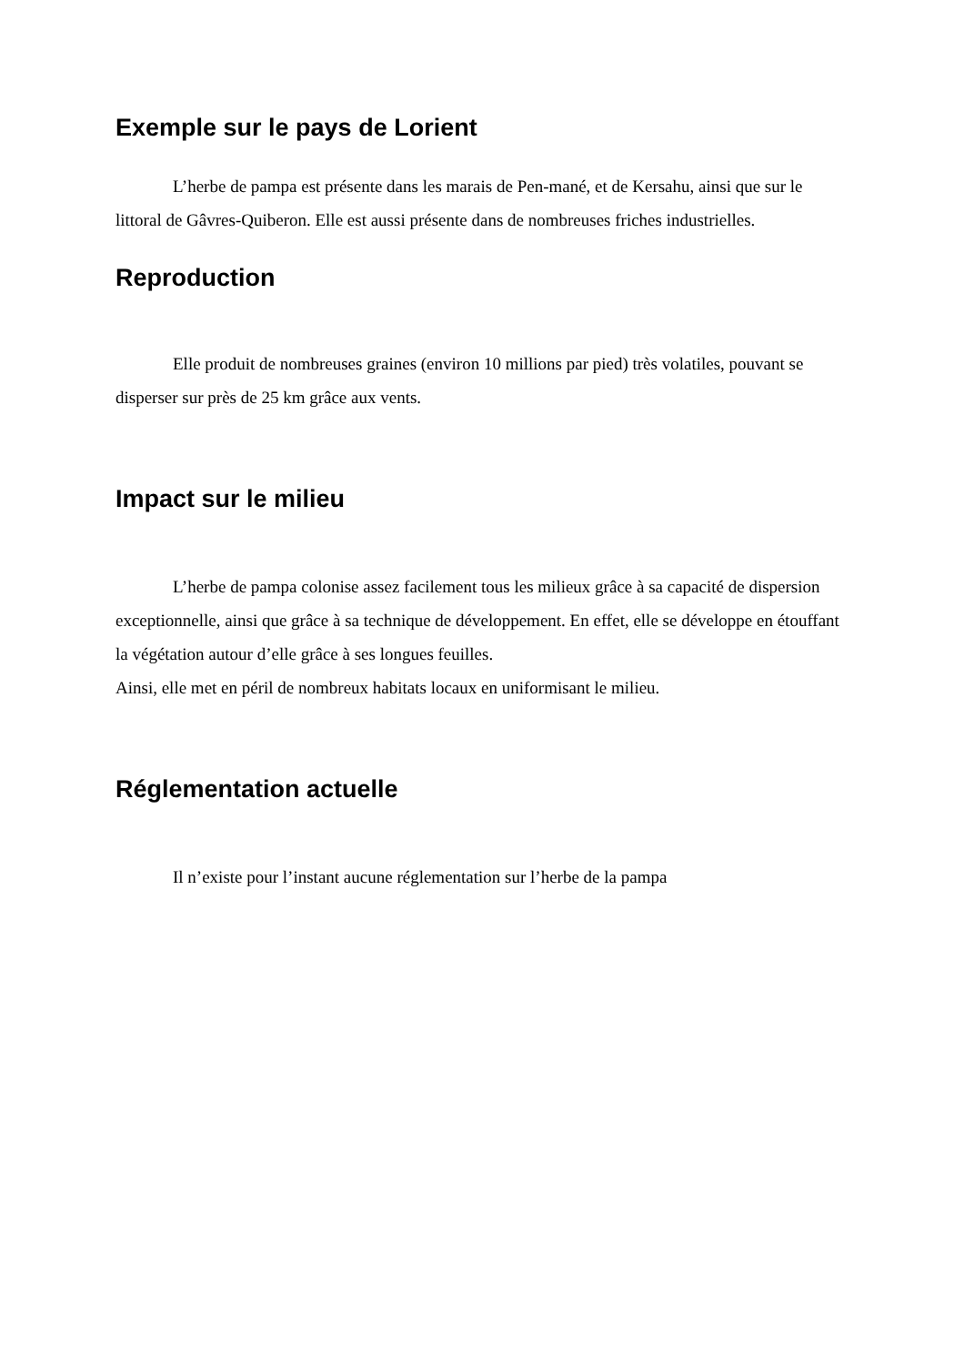Exemple sur le pays de Lorient
L’herbe de pampa est présente dans les marais de Pen-mané, et de Kersahu, ainsi que sur le littoral de Gâvres-Quiberon. Elle est aussi présente dans de nombreuses friches industrielles.
Reproduction
Elle produit de nombreuses graines (environ 10 millions par pied) très volatiles, pouvant se disperser sur près de 25 km grâce aux vents.
Impact sur le milieu
L’herbe de pampa colonise assez facilement tous les milieux grâce à sa capacité de dispersion exceptionnelle, ainsi que grâce à sa technique de développement. En effet, elle se développe en étouffant la végétation autour d’elle grâce à ses longues feuilles.
Ainsi, elle met en péril de nombreux habitats locaux en uniformisant le milieu.
Réglementation actuelle
Il n’existe pour l’instant aucune réglementation sur l’herbe de la pampa